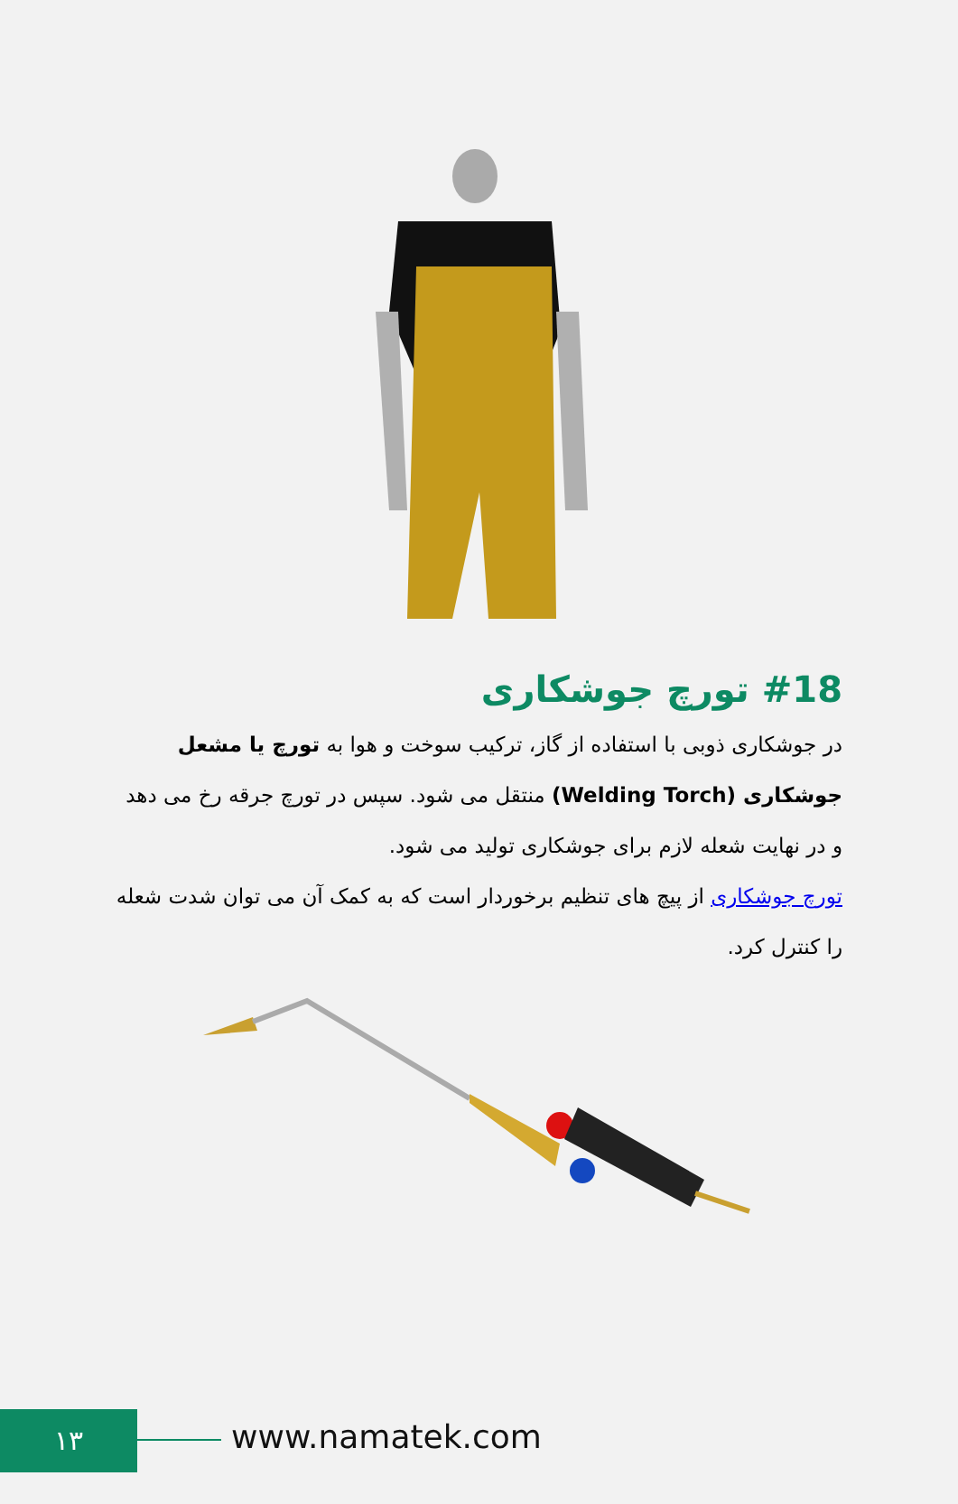#18 تورچ جوشکاری
در جوشکاری ذوبی با استفاده از گاز، ترکیب سوخت و هوا به تورچ یا مشعل جوشکاری (Welding Torch) منتقل می شود. سپس در تورچ جرقه رخ می دهد و در نهایت شعله لازم برای جوشکاری تولید می شود.
تورچ جوشکاری از پیچ های تنظیم برخوردار است که به کمک آن می توان شدت شعله را کنترل کرد.
۱۳ www.namatek.com